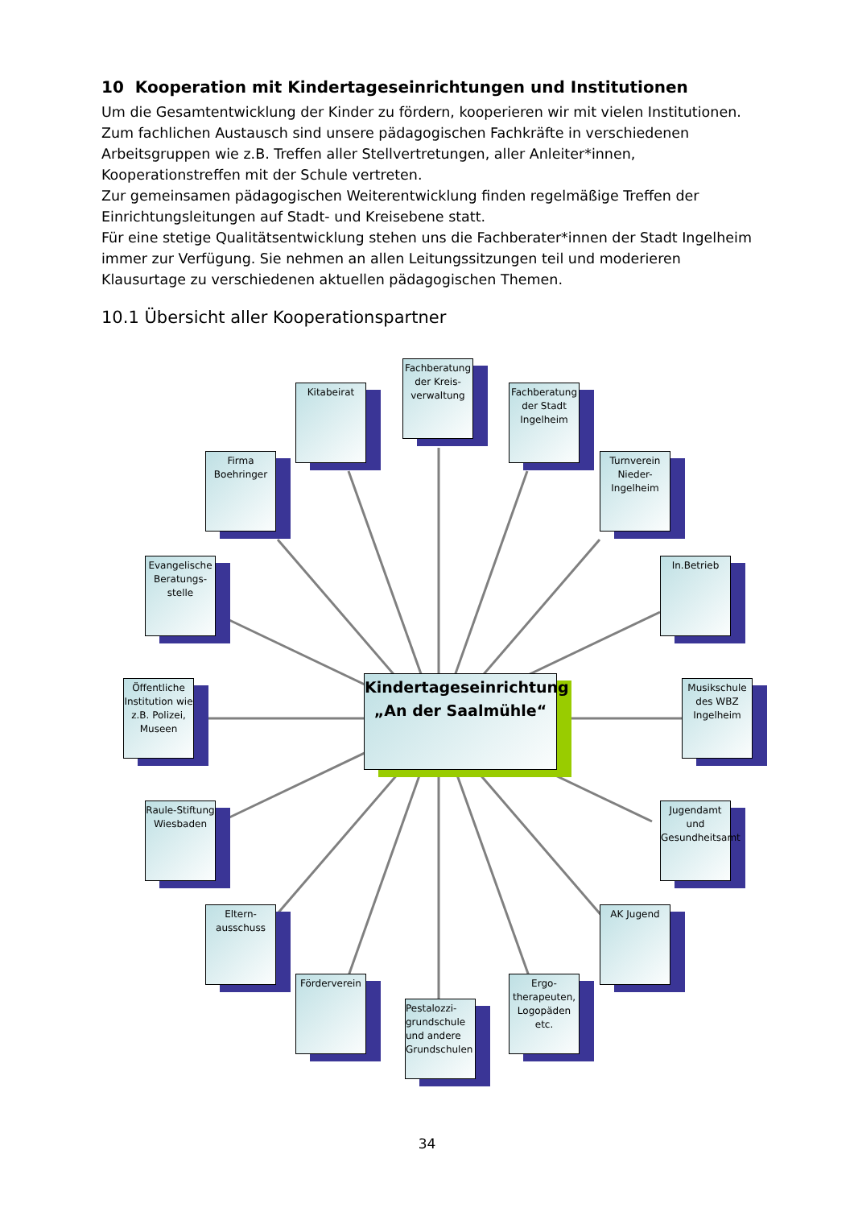10 Kooperation mit Kindertageseinrichtungen und Institutionen
Um die Gesamtentwicklung der Kinder zu fördern, kooperieren wir mit vielen Institutionen. Zum fachlichen Austausch sind unsere pädagogischen Fachkräfte in verschiedenen Arbeitsgruppen wie z.B. Treffen aller Stellvertretungen, aller Anleiter*innen, Kooperationstreffen mit der Schule vertreten.
Zur gemeinsamen pädagogischen Weiterentwicklung finden regelmäßige Treffen der Einrichtungsleitungen auf Stadt- und Kreisebene statt.
Für eine stetige Qualitätsentwicklung stehen uns die Fachberater*innen der Stadt Ingelheim immer zur Verfügung. Sie nehmen an allen Leitungssitzungen teil und moderieren Klausurtage zu verschiedenen aktuellen pädagogischen Themen.
10.1 Übersicht aller Kooperationspartner
Kitabeirat
Fachberatung der Kreis-verwaltung
Fachberatung der Stadt Ingelheim
Firma Boehringer
Turnverein Nieder-Ingelheim
Evangelische Beratungs-stelle
In.Betrieb
Öffentliche Institution wie z.B. Polizei, Museen
Kindertageseinrichtung „An der Saalmühle“
Musikschule des WBZ Ingelheim
Raule-Stiftung Wiesbaden
Jugendamt und Gesundheitsamt
Eltern-ausschuss
AK Jugend
Förderverein
Ergo-therapeuten, Logopäden etc.
Pestalozzi-grundschule und andere Grundschulen
34